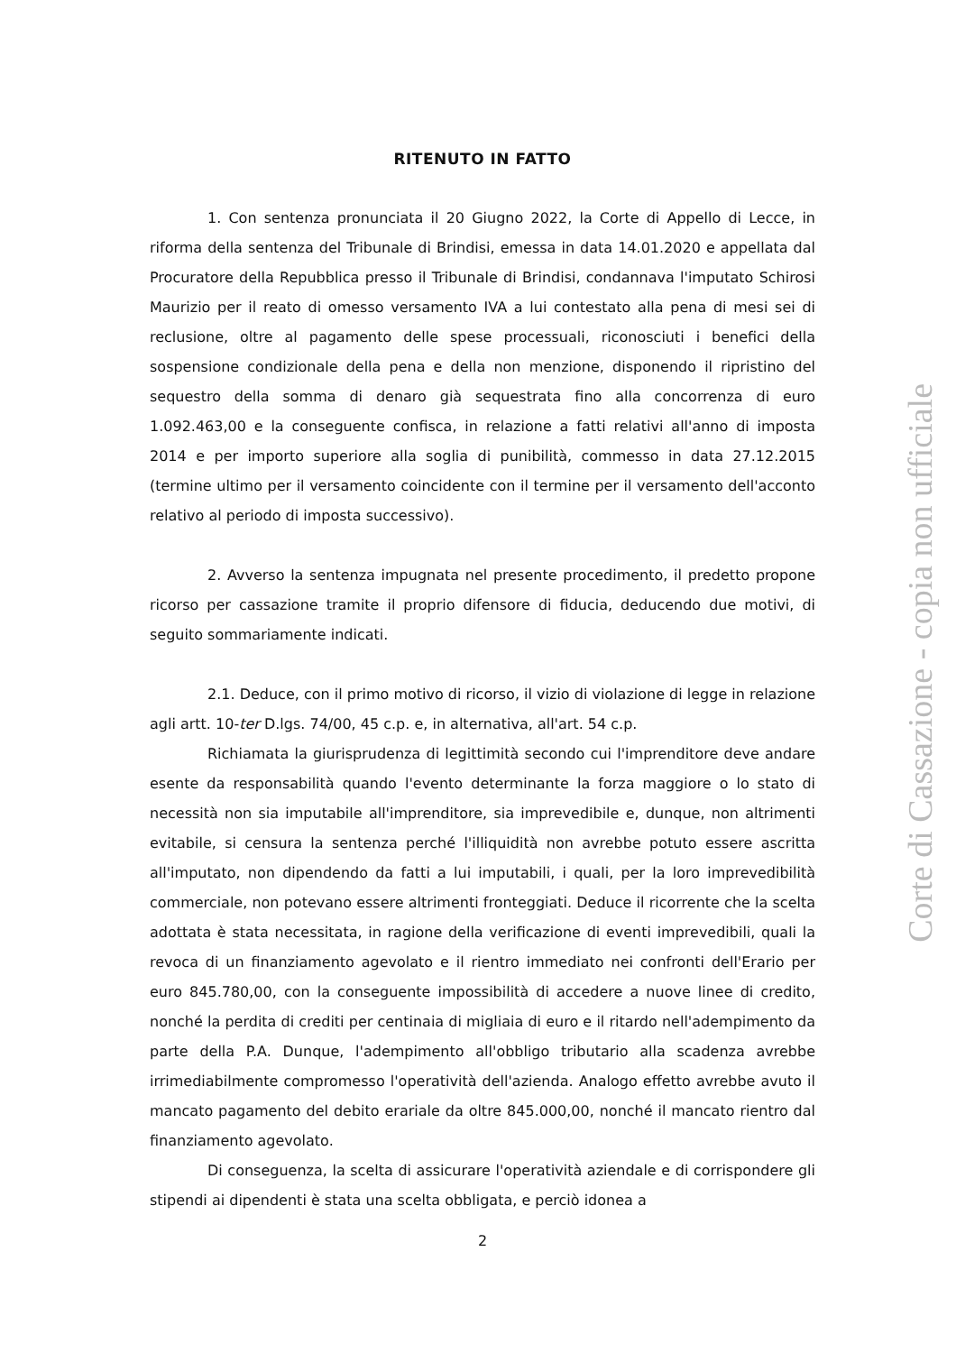RITENUTO IN FATTO
1. Con sentenza pronunciata il 20 Giugno 2022, la Corte di Appello di Lecce, in riforma della sentenza del Tribunale di Brindisi, emessa in data 14.01.2020 e appellata dal Procuratore della Repubblica presso il Tribunale di Brindisi, condannava l'imputato Schirosi Maurizio per il reato di omesso versamento IVA a lui contestato alla pena di mesi sei di reclusione, oltre al pagamento delle spese processuali, riconosciuti i benefici della sospensione condizionale della pena e della non menzione, disponendo il ripristino del sequestro della somma di denaro già sequestrata fino alla concorrenza di euro 1.092.463,00 e la conseguente confisca, in relazione a fatti relativi all'anno di imposta 2014 e per importo superiore alla soglia di punibilità, commesso in data 27.12.2015 (termine ultimo per il versamento coincidente con il termine per il versamento dell'acconto relativo al periodo di imposta successivo).
2. Avverso la sentenza impugnata nel presente procedimento, il predetto propone ricorso per cassazione tramite il proprio difensore di fiducia, deducendo due motivi, di seguito sommariamente indicati.
2.1. Deduce, con il primo motivo di ricorso, il vizio di violazione di legge in relazione agli artt. 10-ter D.lgs. 74/00, 45 c.p. e, in alternativa, all'art. 54 c.p.
Richiamata la giurisprudenza di legittimità secondo cui l'imprenditore deve andare esente da responsabilità quando l'evento determinante la forza maggiore o lo stato di necessità non sia imputabile all'imprenditore, sia imprevedibile e, dunque, non altrimenti evitabile, si censura la sentenza perché l'illiquidità non avrebbe potuto essere ascritta all'imputato, non dipendendo da fatti a lui imputabili, i quali, per la loro imprevedibilità commerciale, non potevano essere altrimenti fronteggiati. Deduce il ricorrente che la scelta adottata è stata necessitata, in ragione della verificazione di eventi imprevedibili, quali la revoca di un finanziamento agevolato e il rientro immediato nei confronti dell'Erario per euro 845.780,00, con la conseguente impossibilità di accedere a nuove linee di credito, nonché la perdita di crediti per centinaia di migliaia di euro e il ritardo nell'adempimento da parte della P.A. Dunque, l'adempimento all'obbligo tributario alla scadenza avrebbe irrimediabilmente compromesso l'operatività dell'azienda. Analogo effetto avrebbe avuto il mancato pagamento del debito erariale da oltre 845.000,00, nonché il mancato rientro dal finanziamento agevolato.
Di conseguenza, la scelta di assicurare l'operatività aziendale e di corrispondere gli stipendi ai dipendenti è stata una scelta obbligata, e perciò idonea a
2
Corte di Cassazione - copia non ufficiale